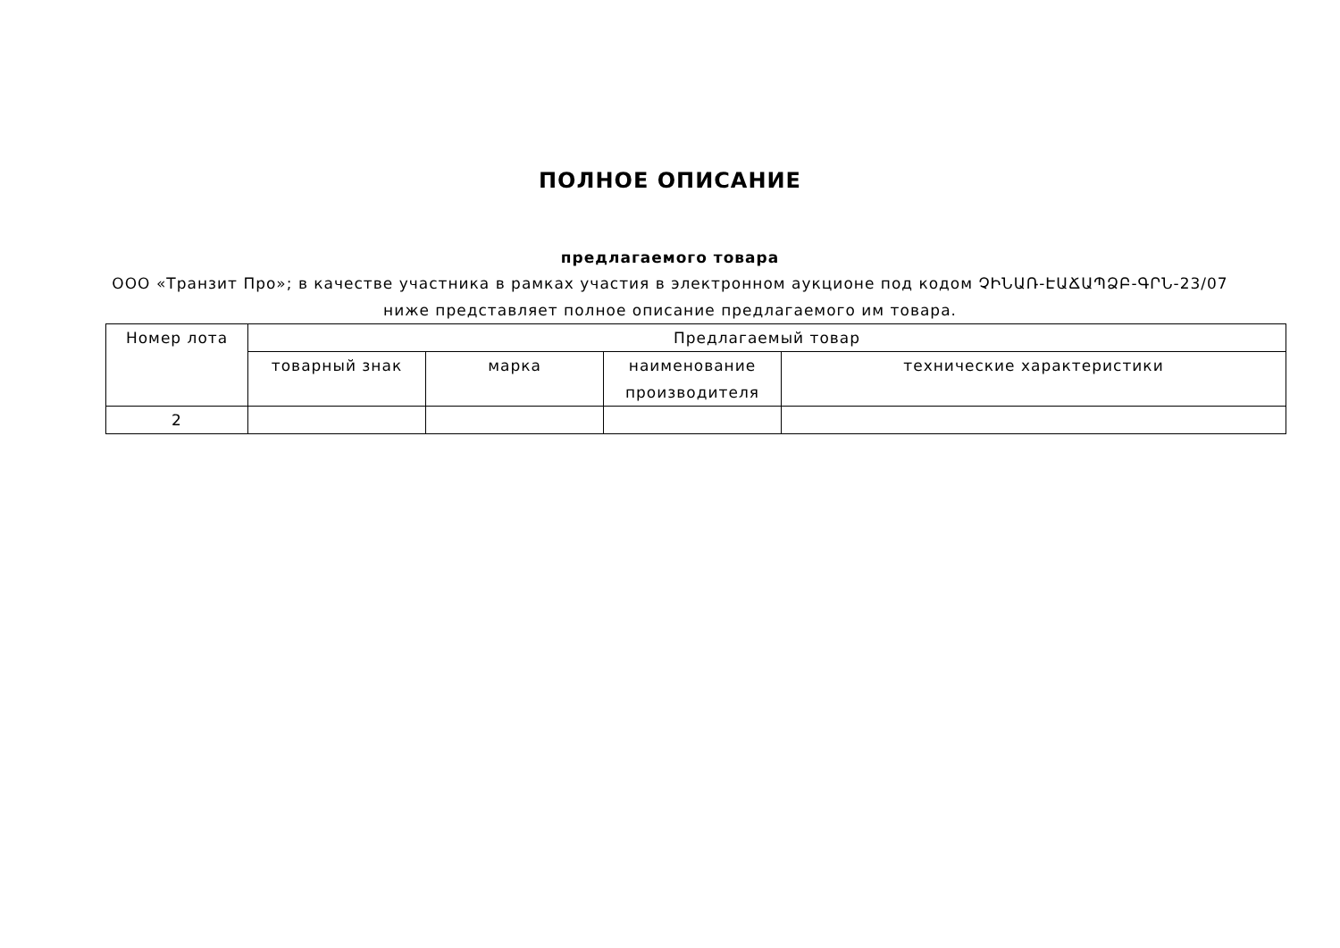ПОЛНОЕ ОПИСАНИЕ
предлагаемого товара
ООО «Транзит Про»; в качестве участника в рамках участия в электронном аукционе под кодом ՉԻՆԱՌ-ԷԱՃԱՊՁԲ-ԳՐՆ-23/07 ниже представляет полное описание предлагаемого им товара.
| Номер лота | Предлагаемый товар | | | |
| --- | --- | --- | --- | --- |
| | товарный знак | марка | наименование производителя | технические характеристики |
| 2 | | | | |